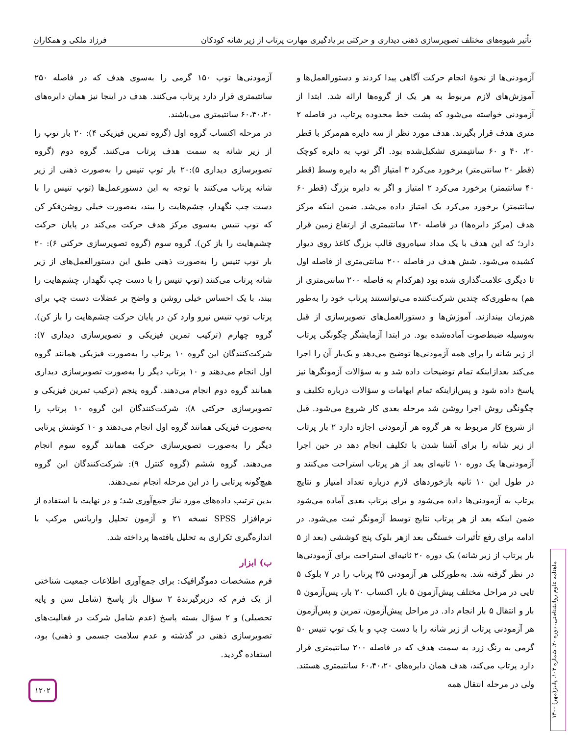تأثیر شیوه‌های مختلف تصویرسازی ذهنی دیداری و حرکتی بر یادگیری مهارت پرتاب از زیر شانه کودکان فرزاد ملکی و همکاران
آزمودنی‌ها از نحوۀ انجام حرکت آگاهی پیدا کردند و دستورالعمل‌ها و آموزش‌های لازم مربوط به هر یک از گروه‌ها ارائه شد. ابتدا از آزمودنی خواسته می‌شود که پشت خط محدوده پرتاب، در فاصله ۲ متری هدف قرار بگیرند. هدف مورد نظر از سه دایره هم‌مرکز با قطر ۲۰، ۴۰ و ۶۰ سانتیمتری تشکیل‌شده بود. اگر توپ به دایره کوچک (قطر ۲۰ سانتی‌متر) برخورد می‌کرد ۳ امتیاز اگر به دایره وسط (قطر ۴۰ سانتیمتر) برخورد می‌کرد ۲ امتیاز و اگر به دایره بزرگ (قطر ۶۰ سانتیمتر) برخورد می‌کرد یک امتیاز داده می‌شد. ضمن اینکه مرکز هدف (مرکز دایره‌ها) در فاصله ۱۳۰ سانتیمتری از ارتفاع زمین قرار دارد؛ که این هدف با یک مداد سیاه‌روی قالب بزرگ کاغذ روی دیوار کشیده می‌شود. شش هدف در فاصله ۲۰۰ سانتی‌متری از فاصله اول تا دیگری علامت‌گذاری شده بود (هرکدام به فاصله ۲۰۰ سانتی‌متری از هم) به‌طوری‌که چندین شرکت‌کننده می‌توانستند پرتاب خود را به‌طور هم‌زمان بیندازند. آموزش‌ها و دستورالعمل‌های تصویرسازی از قبل به‌وسیله ضبط‌صوت آماده‌شده بود. در ابتدا آزمایشگر چگونگی پرتاب از زیر شانه را برای همه آزمودنی‌ها توضیح می‌دهد و یک‌بار آن را اجرا می‌کند بعدازاینکه تمام توضیحات داده شد و به سؤالات آزمونگرها نیز پاسخ داده شود و پس‌ازاینکه تمام ابهامات و سؤالات درباره تکلیف و چگونگی روش اجرا روشن شد مرحله بعدی کار شروع می‌شود. قبل از شروع کار مربوط به هر گروه هر آزمودنی اجازه دارد ۲ بار پرتاب از زیر شانه را برای آشنا شدن با تکلیف انجام دهد در حین اجرا آزمودنی‌ها یک دوره ۱۰ ثانیه‌ای بعد از هر پرتاب استراحت می‌کنند و در طول این ۱۰ ثانیه بازخوردهای لازم درباره تعداد امتیاز و نتایج پرتاب به آزمودنی‌ها داده می‌شود و برای پرتاب بعدی آماده می‌شود ضمن اینکه بعد از هر پرتاب نتایج توسط آزمونگر ثبت می‌شود. در ادامه برای رفع تأثیرات خستگی بعد ازهر بلوک پنج کوششی (بعد از ۵ بار پرتاب از زیر شانه) یک دوره ۲۰ ثانیه‌ای استراحت برای آزمودنی‌ها در نظر گرفته شد. به‌طورکلی هر آزمودنی ۳۵ پرتاب را در ۷ بلوک ۵ تایی در مراحل مختلف پیش‌آزمون ۵ بار، اکتساب ۲۰ بار، پس‌آزمون ۵ بار و انتقال ۵ بار انجام داد. در مراحل پیش‌آزمون، تمرین و پس‌آزمون هر آزمودنی پرتاب از زیر شانه را با دست چپ و با یک توپ تنیس ۵۰ گرمی به رنگ زرد به سمت هدف که در فاصله ۲۰۰ سانتیمتری قرار دارد پرتاب می‌کند، هدف همان دایره‌های ۶۰،۴۰،۲۰ سانتیمتری هستند. ولی در مرحله انتقال همه
آزمودنی‌ها توپ ۱۵۰ گرمی را به‌سوی هدف که در فاصله ۲۵۰ سانتیمتری قرار دارد پرتاب می‌کنند. هدف در اینجا نیز همان دایره‌های ۶۰،۴۰،۲۰ سانتیمتری می‌باشند.
در مرحله اکتساب گروه اول (گروه تمرین فیزیکی ۴): ۲۰ بار توپ را از زیر شانه به سمت هدف پرتاب می‌کنند. گروه دوم (گروه تصویرسازی دیداری ۵):۲۰ بار توپ تنیس را به‌صورت ذهنی از زیر شانه پرتاب می‌کنند با توجه به این دستورعمل‌ها (توپ تنیس را با دست چپ نگهدار، چشم‌هایت را ببند، به‌صورت خیلی روشن‌فکر کن که توپ تنیس به‌سوی مرکز هدف حرکت می‌کند در پایان حرکت چشم‌هایت را باز کن). گروه سوم (گروه تصویرسازی حرکتی ۶): ۲۰ بار توپ تنیس را به‌صورت ذهنی طبق این دستورالعمل‌های از زیر شانه پرتاب می‌کنند (توپ تنیس را با دست چپ نگهدار، چشم‌هایت را ببند، با یک احساس خیلی روشن و واضح بر عضلات دست چپ برای پرتاب توپ تنیس نیرو وارد کن در پایان حرکت چشم‌هایت را باز کن). گروه چهارم (ترکیب تمرین فیزیکی و تصویرسازی دیداری ۷): شرکت‌کنندگان این گروه ۱۰ پرتاب را به‌صورت فیزیکی همانند گروه اول انجام می‌دهند و ۱۰ پرتاب دیگر را به‌صورت تصویرسازی دیداری همانند گروه دوم انجام می‌دهند. گروه پنجم (ترکیب تمرین فیزیکی و تصویرسازی حرکتی ۸): شرکت‌کنندگان این گروه ۱۰ پرتاب را به‌صورت فیزیکی همانند گروه اول انجام می‌دهند و ۱۰ کوشش پرتابی دیگر را به‌صورت تصویرسازی حرکت همانند گروه سوم انجام می‌دهند. گروه ششم (گروه کنترل ۹): شرکت‌کنندگان این گروه هیچ‌گونه پرتابی را در این مرحله انجام نمی‌دهند.
بدین ترتیب داده‌های مورد نیاز جمع‌آوری شد؛ و در نهایت با استفاده از نرم‌افزار SPSS نسخه ۲۱ و آزمون تحلیل واریانس مرکب با اندازه‌گیری تکراری به تحلیل یافته‌ها پرداخته شد.
ب) ابزار
فرم مشخصات دموگرافیک: برای جمع‌آوری اطلاعات جمعیت شناختی از یک فرم که دربرگیرندۀ ۲ سؤال باز پاسخ (شامل سن و پایه تحصیلی) و ۲ سؤال بسته پاسخ (عدم شامل شرکت در فعالیت‌های تصویرسازی ذهنی در گذشته و عدم سلامت جسمی و ذهنی) بود، استفاده گردید.
ماهنامه علوم روانشناختی، دوره ۲۰، شماره ۱۰۳، پاییز(مهر) ۱۴۰۰
۱۲۰۲